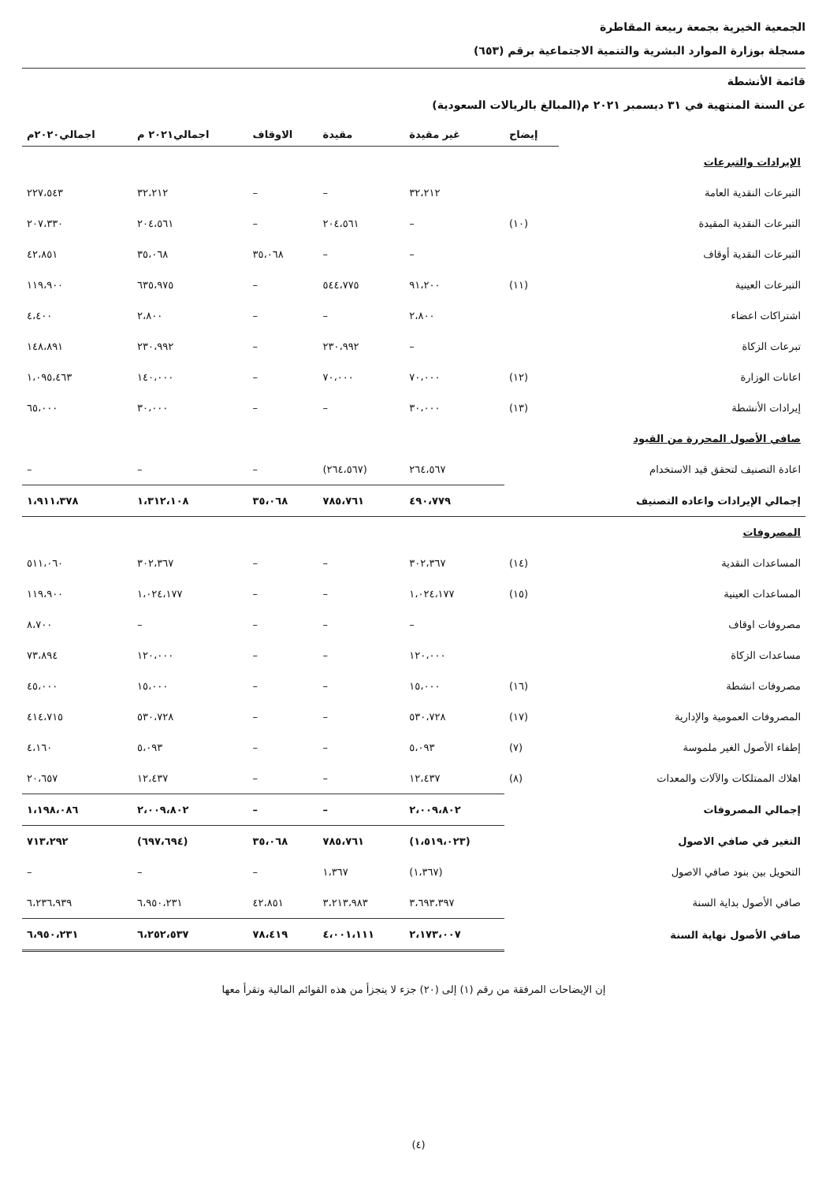الجمعية الخيرية بجمعة ربيعة المقاطرة
مسجلة بوزارة الموارد البشرية والتنمية الاجتماعية برقم (٦٥٣)
قائمة الأنشطة
عن السنة المنتهية في ٣١ ديسمبر ٢٠٢١ م(المبالغ بالريالات السعودية)
| | إيضاح | غير مقيدة | مقيدة | الاوقاف | اجمالي٢٠٢١ م | اجمالي٢٠٢٠م |
| --- | --- | --- | --- | --- | --- | --- |
| الإيرادات والتبرعات | | | | | | |
| التبرعات النقدية العامة | | ٣٢،٢١٢ | – | – | ٣٢،٢١٢ | ٢٢٧،٥٤٣ |
| التبرعات النقدية المقيدة | (١٠) | – | ٢٠٤،٥٦١ | – | ٢٠٤،٥٦١ | ٢٠٧،٣٣٠ |
| التبرعات النقدية أوقاف | | – | – | ٣٥،٠٦٨ | ٣٥،٠٦٨ | ٤٢،٨٥١ |
| التبرعات العينية | (١١) | ٩١،٢٠٠ | ٥٤٤،٧٧٥ | – | ٦٣٥،٩٧٥ | ١١٩،٩٠٠ |
| اشتراكات اعضاء | | ٢،٨٠٠ | – | – | ٢،٨٠٠ | ٤،٤٠٠ |
| تبرعات الزكاة | | – | ٢٣٠،٩٩٢ | – | ٢٣٠،٩٩٢ | ١٤٨،٨٩١ |
| اعانات الوزارة | (١٢) | ٧٠،٠٠٠ | ٧٠،٠٠٠ | – | ١٤٠،٠٠٠ | ١،٠٩٥،٤٦٣ |
| إيرادات الأنشطة | (١٣) | ٣٠،٠٠٠ | – | – | ٣٠،٠٠٠ | ٦٥،٠٠٠ |
| صافي الأصول المحررة من القيود | | | | | | |
| اعادة التصنيف لتحقق قيد الاستخدام | | ٢٦٤،٥٦٧ | (٢٦٤،٥٦٧) | – | – | – |
| إجمالي الإيرادات واعاده التصنيف | | ٤٩٠،٧٧٩ | ٧٨٥،٧٦١ | ٣٥،٠٦٨ | ١،٣١٢،١٠٨ | ١،٩١١،٣٧٨ |
| المصروفات | | | | | | |
| المساعدات النقدية | (١٤) | ٣٠٢،٣٦٧ | – | – | ٣٠٢،٣٦٧ | ٥١١،٠٦٠ |
| المساعدات العينية | (١٥) | ١،٠٢٤،١٧٧ | – | – | ١،٠٢٤،١٧٧ | ١١٩،٩٠٠ |
| مصروفات اوقاف | | – | – | – | – | ٨،٧٠٠ |
| مساعدات الزكاة | | ١٢٠،٠٠٠ | – | – | ١٢٠،٠٠٠ | ٧٣،٨٩٤ |
| مصروفات انشطة | (١٦) | ١٥،٠٠٠ | – | – | ١٥،٠٠٠ | ٤٥،٠٠٠ |
| المصروفات العمومية والإدارية | (١٧) | ٥٣٠،٧٢٨ | – | – | ٥٣٠،٧٢٨ | ٤١٤،٧١٥ |
| إطفاء الأصول الغير ملموسة | (٧) | ٥،٠٩٣ | – | – | ٥،٠٩٣ | ٤،١٦٠ |
| اهلاك الممتلكات والآلات والمعدات | (٨) | ١٢،٤٣٧ | – | – | ١٢،٤٣٧ | ٢٠،٦٥٧ |
| إجمالي المصروفات | | ٢،٠٠٩،٨٠٢ | – | – | ٢،٠٠٩،٨٠٢ | ١،١٩٨،٠٨٦ |
| التغير في صافي الاصول | | (١،٥١٩،٠٢٣) | ٧٨٥،٧٦١ | ٣٥،٠٦٨ | (٦٩٧،٦٩٤) | ٧١٣،٢٩٢ |
| التحويل بين بنود صافي الاصول | | (١،٣٦٧) | ١،٣٦٧ | – | – | – |
| صافي الأصول بداية السنة | | ٣،٦٩٣،٣٩٧ | ٣،٢١٣،٩٨٣ | ٤٢،٨٥١ | ٦،٩٥٠،٢٣١ | ٦،٢٣٦،٩٣٩ |
| صافي الأصول نهاية السنة | | ٢،١٧٣،٠٠٧ | ٤،٠٠١،١١١ | ٧٨،٤١٩ | ٦،٢٥٢،٥٣٧ | ٦،٩٥٠،٢٣١ |
إن الإيضاحات المرفقة من رقم (١) إلى (٢٠) جزء لا يتجزأ من هذه القوائم المالية وتقرأ معها
(٤)